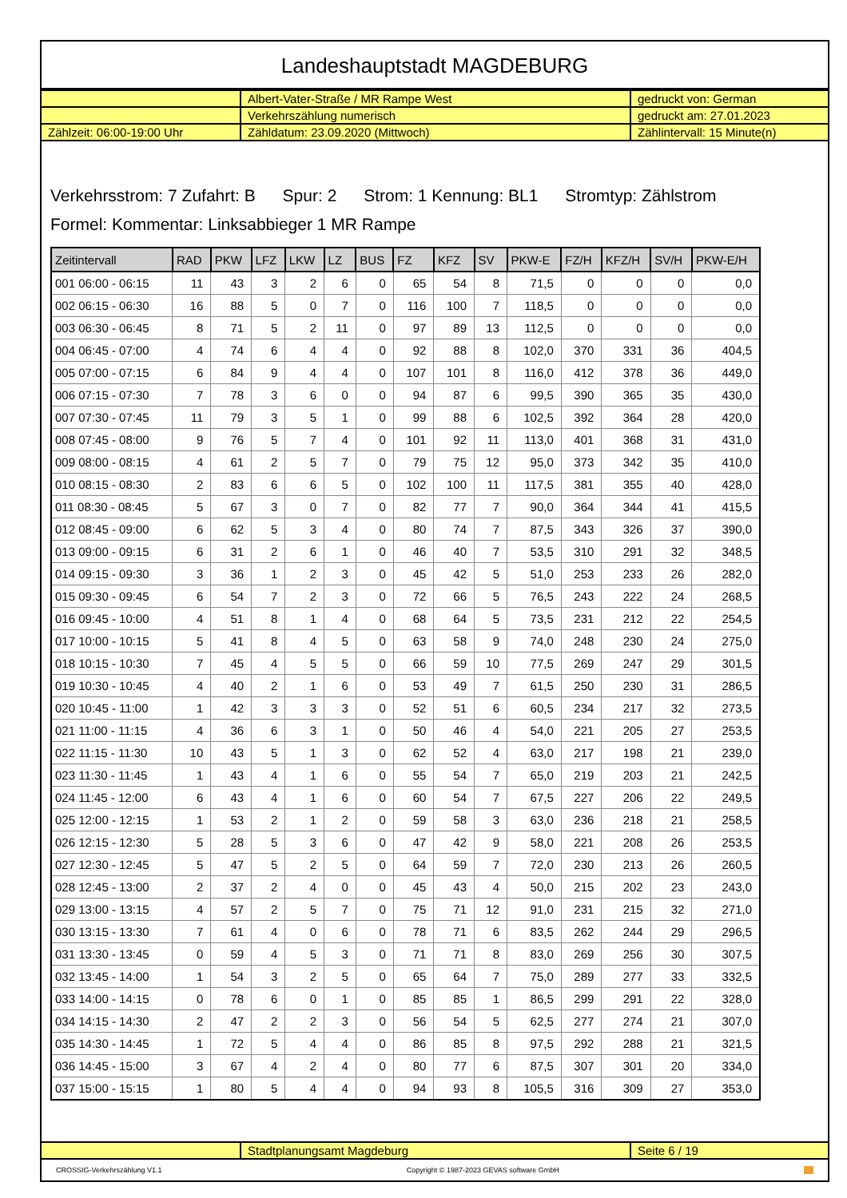Landeshauptstadt MAGDEBURG
| | Albert-Vater-Straße / MR Rampe West | gedruckt von: German |
| | Verkehrszählung numerisch | gedruckt am: 27.01.2023 |
| Zählzeit: 06:00-19:00 Uhr | Zähldatum: 23.09.2020 (Mittwoch) | Zählintervall: 15 Minute(n) |
Verkehrsstrom: 7 Zufahrt: B Spur: 2 Strom: 1 Kennung: BL1 Stromtyp: Zählstrom
Formel: Kommentar: Linksabbieger 1 MR Rampe
| Zeitintervall | RAD | PKW | LFZ | LKW | LZ | BUS | FZ | KFZ | SV | PKW-E | FZ/H | KFZ/H | SV/H | PKW-E/H |
| --- | --- | --- | --- | --- | --- | --- | --- | --- | --- | --- | --- | --- | --- | --- |
| 001 06:00 - 06:15 | 11 | 43 | 3 | 2 | 6 | 0 | 65 | 54 | 8 | 71,5 | 0 | 0 | 0 | 0,0 |
| 002 06:15 - 06:30 | 16 | 88 | 5 | 0 | 7 | 0 | 116 | 100 | 7 | 118,5 | 0 | 0 | 0 | 0,0 |
| 003 06:30 - 06:45 | 8 | 71 | 5 | 2 | 11 | 0 | 97 | 89 | 13 | 112,5 | 0 | 0 | 0 | 0,0 |
| 004 06:45 - 07:00 | 4 | 74 | 6 | 4 | 4 | 0 | 92 | 88 | 8 | 102,0 | 370 | 331 | 36 | 404,5 |
| 005 07:00 - 07:15 | 6 | 84 | 9 | 4 | 4 | 0 | 107 | 101 | 8 | 116,0 | 412 | 378 | 36 | 449,0 |
| 006 07:15 - 07:30 | 7 | 78 | 3 | 6 | 0 | 0 | 94 | 87 | 6 | 99,5 | 390 | 365 | 35 | 430,0 |
| 007 07:30 - 07:45 | 11 | 79 | 3 | 5 | 1 | 0 | 99 | 88 | 6 | 102,5 | 392 | 364 | 28 | 420,0 |
| 008 07:45 - 08:00 | 9 | 76 | 5 | 7 | 4 | 0 | 101 | 92 | 11 | 113,0 | 401 | 368 | 31 | 431,0 |
| 009 08:00 - 08:15 | 4 | 61 | 2 | 5 | 7 | 0 | 79 | 75 | 12 | 95,0 | 373 | 342 | 35 | 410,0 |
| 010 08:15 - 08:30 | 2 | 83 | 6 | 6 | 5 | 0 | 102 | 100 | 11 | 117,5 | 381 | 355 | 40 | 428,0 |
| 011 08:30 - 08:45 | 5 | 67 | 3 | 0 | 7 | 0 | 82 | 77 | 7 | 90,0 | 364 | 344 | 41 | 415,5 |
| 012 08:45 - 09:00 | 6 | 62 | 5 | 3 | 4 | 0 | 80 | 74 | 7 | 87,5 | 343 | 326 | 37 | 390,0 |
| 013 09:00 - 09:15 | 6 | 31 | 2 | 6 | 1 | 0 | 46 | 40 | 7 | 53,5 | 310 | 291 | 32 | 348,5 |
| 014 09:15 - 09:30 | 3 | 36 | 1 | 2 | 3 | 0 | 45 | 42 | 5 | 51,0 | 253 | 233 | 26 | 282,0 |
| 015 09:30 - 09:45 | 6 | 54 | 7 | 2 | 3 | 0 | 72 | 66 | 5 | 76,5 | 243 | 222 | 24 | 268,5 |
| 016 09:45 - 10:00 | 4 | 51 | 8 | 1 | 4 | 0 | 68 | 64 | 5 | 73,5 | 231 | 212 | 22 | 254,5 |
| 017 10:00 - 10:15 | 5 | 41 | 8 | 4 | 5 | 0 | 63 | 58 | 9 | 74,0 | 248 | 230 | 24 | 275,0 |
| 018 10:15 - 10:30 | 7 | 45 | 4 | 5 | 5 | 0 | 66 | 59 | 10 | 77,5 | 269 | 247 | 29 | 301,5 |
| 019 10:30 - 10:45 | 4 | 40 | 2 | 1 | 6 | 0 | 53 | 49 | 7 | 61,5 | 250 | 230 | 31 | 286,5 |
| 020 10:45 - 11:00 | 1 | 42 | 3 | 3 | 3 | 0 | 52 | 51 | 6 | 60,5 | 234 | 217 | 32 | 273,5 |
| 021 11:00 - 11:15 | 4 | 36 | 6 | 3 | 1 | 0 | 50 | 46 | 4 | 54,0 | 221 | 205 | 27 | 253,5 |
| 022 11:15 - 11:30 | 10 | 43 | 5 | 1 | 3 | 0 | 62 | 52 | 4 | 63,0 | 217 | 198 | 21 | 239,0 |
| 023 11:30 - 11:45 | 1 | 43 | 4 | 1 | 6 | 0 | 55 | 54 | 7 | 65,0 | 219 | 203 | 21 | 242,5 |
| 024 11:45 - 12:00 | 6 | 43 | 4 | 1 | 6 | 0 | 60 | 54 | 7 | 67,5 | 227 | 206 | 22 | 249,5 |
| 025 12:00 - 12:15 | 1 | 53 | 2 | 1 | 2 | 0 | 59 | 58 | 3 | 63,0 | 236 | 218 | 21 | 258,5 |
| 026 12:15 - 12:30 | 5 | 28 | 5 | 3 | 6 | 0 | 47 | 42 | 9 | 58,0 | 221 | 208 | 26 | 253,5 |
| 027 12:30 - 12:45 | 5 | 47 | 5 | 2 | 5 | 0 | 64 | 59 | 7 | 72,0 | 230 | 213 | 26 | 260,5 |
| 028 12:45 - 13:00 | 2 | 37 | 2 | 4 | 0 | 0 | 45 | 43 | 4 | 50,0 | 215 | 202 | 23 | 243,0 |
| 029 13:00 - 13:15 | 4 | 57 | 2 | 5 | 7 | 0 | 75 | 71 | 12 | 91,0 | 231 | 215 | 32 | 271,0 |
| 030 13:15 - 13:30 | 7 | 61 | 4 | 0 | 6 | 0 | 78 | 71 | 6 | 83,5 | 262 | 244 | 29 | 296,5 |
| 031 13:30 - 13:45 | 0 | 59 | 4 | 5 | 3 | 0 | 71 | 71 | 8 | 83,0 | 269 | 256 | 30 | 307,5 |
| 032 13:45 - 14:00 | 1 | 54 | 3 | 2 | 5 | 0 | 65 | 64 | 7 | 75,0 | 289 | 277 | 33 | 332,5 |
| 033 14:00 - 14:15 | 0 | 78 | 6 | 0 | 1 | 0 | 85 | 85 | 1 | 86,5 | 299 | 291 | 22 | 328,0 |
| 034 14:15 - 14:30 | 2 | 47 | 2 | 2 | 3 | 0 | 56 | 54 | 5 | 62,5 | 277 | 274 | 21 | 307,0 |
| 035 14:30 - 14:45 | 1 | 72 | 5 | 4 | 4 | 0 | 86 | 85 | 8 | 97,5 | 292 | 288 | 21 | 321,5 |
| 036 14:45 - 15:00 | 3 | 67 | 4 | 2 | 4 | 0 | 80 | 77 | 6 | 87,5 | 307 | 301 | 20 | 334,0 |
| 037 15:00 - 15:15 | 1 | 80 | 5 | 4 | 4 | 0 | 94 | 93 | 8 | 105,5 | 316 | 309 | 27 | 353,0 |
| | Stadtplanungsamt Magdeburg | Seite 6 / 19 |
CROSSIG-Verkehrszählung V1.1 Copyright © 1987-2023 GEVAS software GmbH